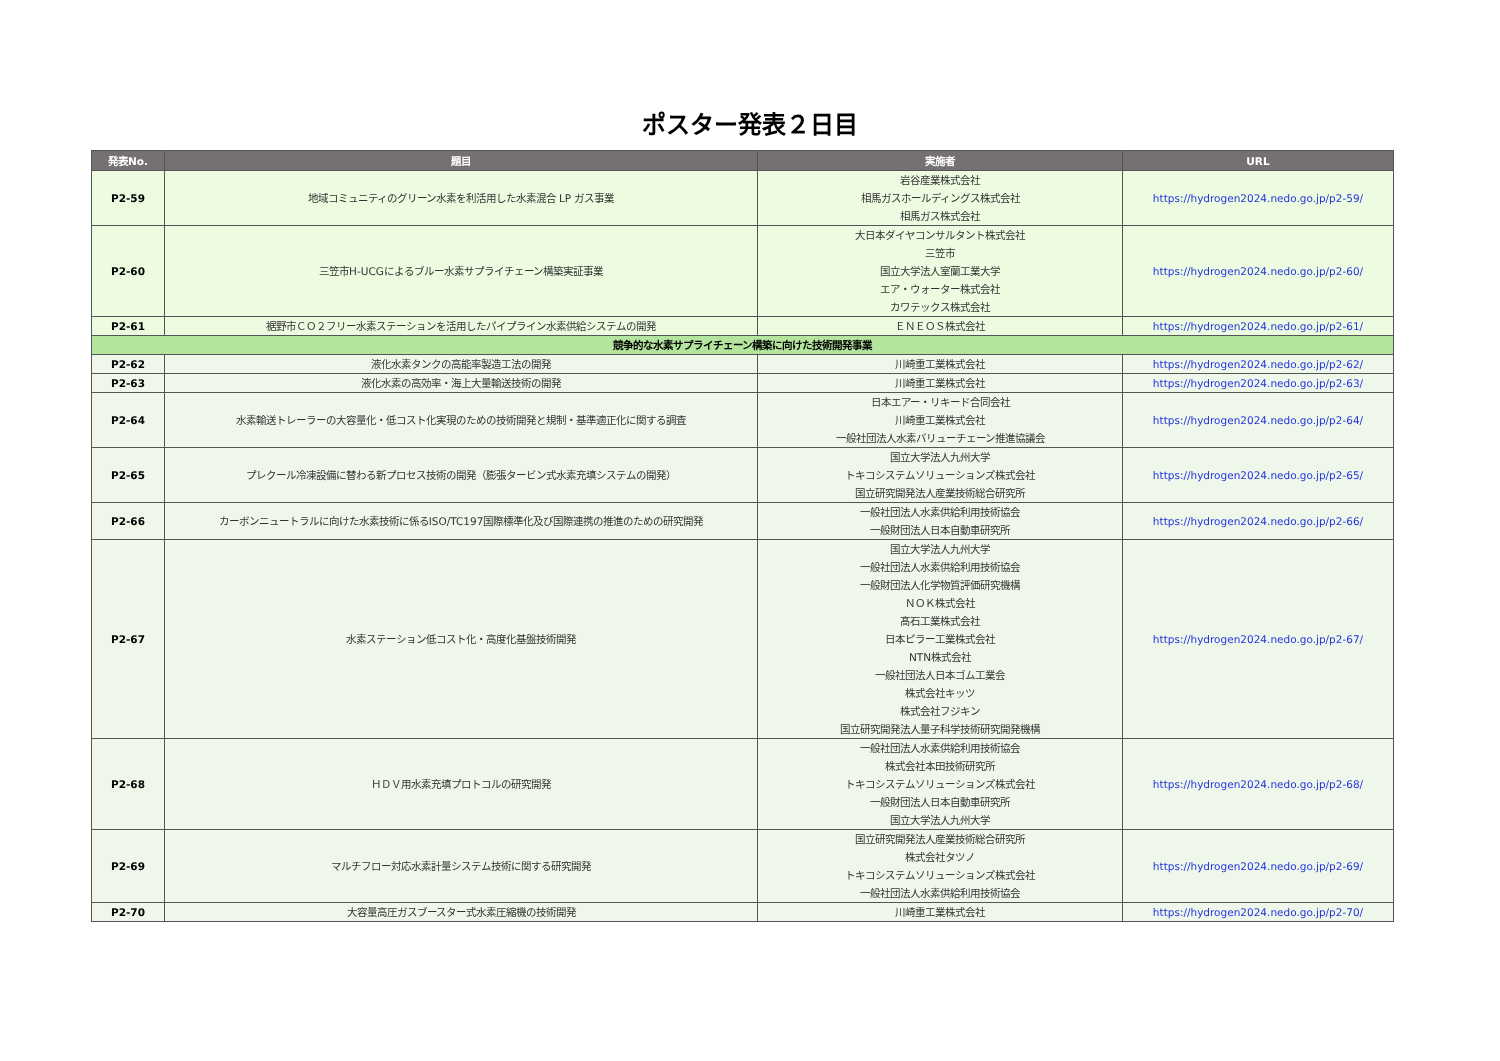ポスター発表２日目
| 発表No. | 題目 | 実施者 | URL |
| --- | --- | --- | --- |
| P2-59 | 地域コミュニティのグリーン水素を利活用した水素混合 LP ガス事業 | 岩谷産業株式会社 相馬ガスホールディングス株式会社 相馬ガス株式会社 | https://hydrogen2024.nedo.go.jp/p2-59/ |
| P2-60 | 三笠市H-UCGによるブルー水素サプライチェーン構築実証事業 | 大日本ダイヤコンサルタント株式会社 三笠市 国立大学法人室蘭工業大学 エア・ウォーター株式会社 カワテックス株式会社 | https://hydrogen2024.nedo.go.jp/p2-60/ |
| P2-61 | 裾野市ＣＯ２フリー水素ステーションを活用したパイプライン水素供給システムの開発 | ＥＮＥＯＳ株式会社 | https://hydrogen2024.nedo.go.jp/p2-61/ |
| 競争的な水素サプライチェーン構築に向けた技術開発事業 | | | |
| P2-62 | 液化水素タンクの高能率製造工法の開発 | 川崎重工業株式会社 | https://hydrogen2024.nedo.go.jp/p2-62/ |
| P2-63 | 液化水素の高効率・海上大量輸送技術の開発 | 川崎重工業株式会社 | https://hydrogen2024.nedo.go.jp/p2-63/ |
| P2-64 | 水素輸送トレーラーの大容量化・低コスト化実現のための技術開発と規制・基準適正化に関する調査 | 日本エアー・リキード合同会社 川崎重工業株式会社 一般社団法人水素バリューチェーン推進協議会 | https://hydrogen2024.nedo.go.jp/p2-64/ |
| P2-65 | プレクール冷凍設備に替わる新プロセス技術の開発（膨張タービン式水素充填システムの開発） | 国立大学法人九州大学 トキコシステムソリューションズ株式会社 国立研究開発法人産業技術総合研究所 | https://hydrogen2024.nedo.go.jp/p2-65/ |
| P2-66 | カーボンニュートラルに向けた水素技術に係るISO/TC197国際標準化及び国際連携の推進のための研究開発 | 一般社団法人水素供給利用技術協会 一般財団法人日本自動車研究所 | https://hydrogen2024.nedo.go.jp/p2-66/ |
| P2-67 | 水素ステーション低コスト化・高度化基盤技術開発 | 国立大学法人九州大学 一般社団法人水素供給利用技術協会 一般財団法人化学物質評価研究機構 ＮＯＫ株式会社 髙石工業株式会社 日本ピラー工業株式会社 NTN株式会社 一般社団法人日本ゴム工業会 株式会社キッツ 株式会社フジキン 国立研究開発法人量子科学技術研究開発機構 | https://hydrogen2024.nedo.go.jp/p2-67/ |
| P2-68 | ＨＤＶ用水素充填プロトコルの研究開発 | 一般社団法人水素供給利用技術協会 株式会社本田技術研究所 トキコシステムソリューションズ株式会社 一般財団法人日本自動車研究所 国立大学法人九州大学 | https://hydrogen2024.nedo.go.jp/p2-68/ |
| P2-69 | マルチフロー対応水素計量システム技術に関する研究開発 | 国立研究開発法人産業技術総合研究所 株式会社タツノ トキコシステムソリューションズ株式会社 一般社団法人水素供給利用技術協会 | https://hydrogen2024.nedo.go.jp/p2-69/ |
| P2-70 | 大容量高圧ガスブースター式水素圧縮機の技術開発 | 川崎重工業株式会社 | https://hydrogen2024.nedo.go.jp/p2-70/ |